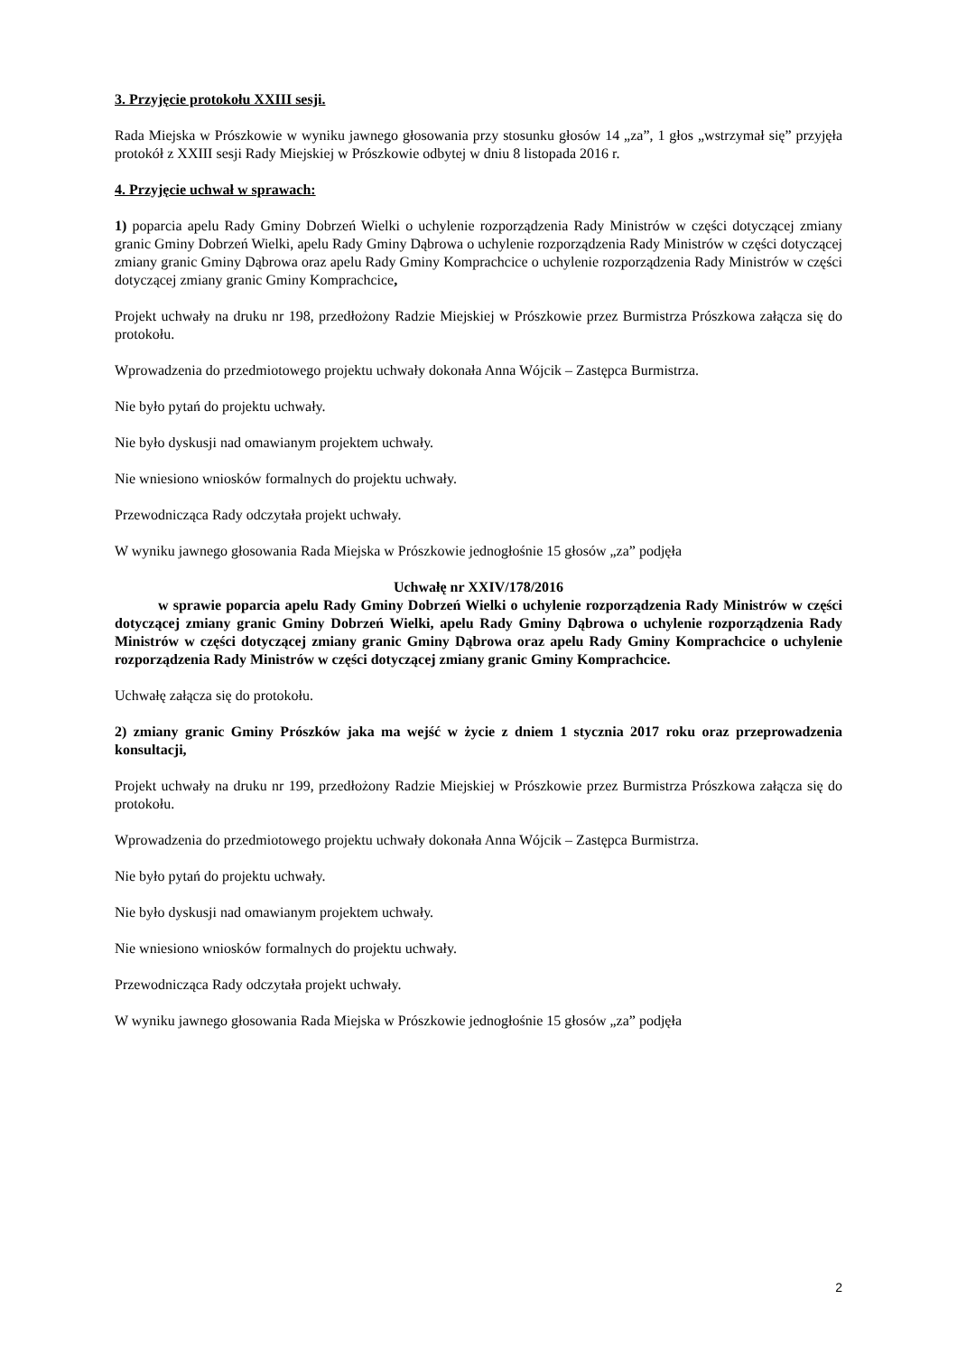3. Przyjęcie protokołu XXIII sesji.
Rada Miejska w Prószkowie w wyniku jawnego głosowania przy stosunku głosów 14 „za”, 1 głos „wstrzymał się” przyjęła protokół z XXIII sesji Rady Miejskiej w Prószkowie odbytej w dniu 8 listopada 2016 r.
4. Przyjęcie uchwał w sprawach:
1) poparcia apelu Rady Gminy Dobrzeń Wielki o uchylenie rozporządzenia Rady Ministrów w części dotyczącej zmiany granic Gminy Dobrzeń Wielki, apelu Rady Gminy Dąbrowa o uchylenie rozporządzenia Rady Ministrów w części dotyczącej zmiany granic Gminy Dąbrowa oraz apelu Rady Gminy Komprachcice o uchylenie rozporządzenia Rady Ministrów w części dotyczącej zmiany granic Gminy Komprachcice,
Projekt uchwały na druku nr 198, przedłożony Radzie Miejskiej w Prószkowie przez Burmistrza Prószkowa załącza się do protokołu.
Wprowadzenia do przedmiotowego projektu uchwały dokonała Anna Wójcik – Zastępca Burmistrza.
Nie było pytań do projektu uchwały.
Nie było dyskusji nad omawianym projektem uchwały.
Nie wniesiono wniosków formalnych do projektu uchwały.
Przewodnicząca Rady odczytała projekt uchwały.
W wyniku jawnego głosowania Rada Miejska w Prószkowie jednogłośnie 15 głosów „za” podjęła
Uchwałę nr XXIV/178/2016
w sprawie poparcia apelu Rady Gminy Dobrzeń Wielki o uchylenie rozporządzenia Rady Ministrów w części dotyczącej zmiany granic Gminy Dobrzeń Wielki, apelu Rady Gminy Dąbrowa o uchylenie rozporządzenia Rady Ministrów w części dotyczącej zmiany granic Gminy Dąbrowa oraz apelu Rady Gminy Komprachcice o uchylenie rozporządzenia Rady Ministrów w części dotyczącej zmiany granic Gminy Komprachcice.
Uchwałę załącza się do protokołu.
2) zmiany granic Gminy Prószków jaka ma wejść w życie z dniem 1 stycznia 2017 roku oraz przeprowadzenia konsultacji,
Projekt uchwały na druku nr 199, przedłożony Radzie Miejskiej w Prószkowie przez Burmistrza Prószkowa załącza się do protokołu.
Wprowadzenia do przedmiotowego projektu uchwały dokonała Anna Wójcik – Zastępca Burmistrza.
Nie było pytań do projektu uchwały.
Nie było dyskusji nad omawianym projektem uchwały.
Nie wniesiono wniosków formalnych do projektu uchwały.
Przewodnicząca Rady odczytała projekt uchwały.
W wyniku jawnego głosowania Rada Miejska w Prószkowie jednogłośnie 15 głosów „za” podjęła
2